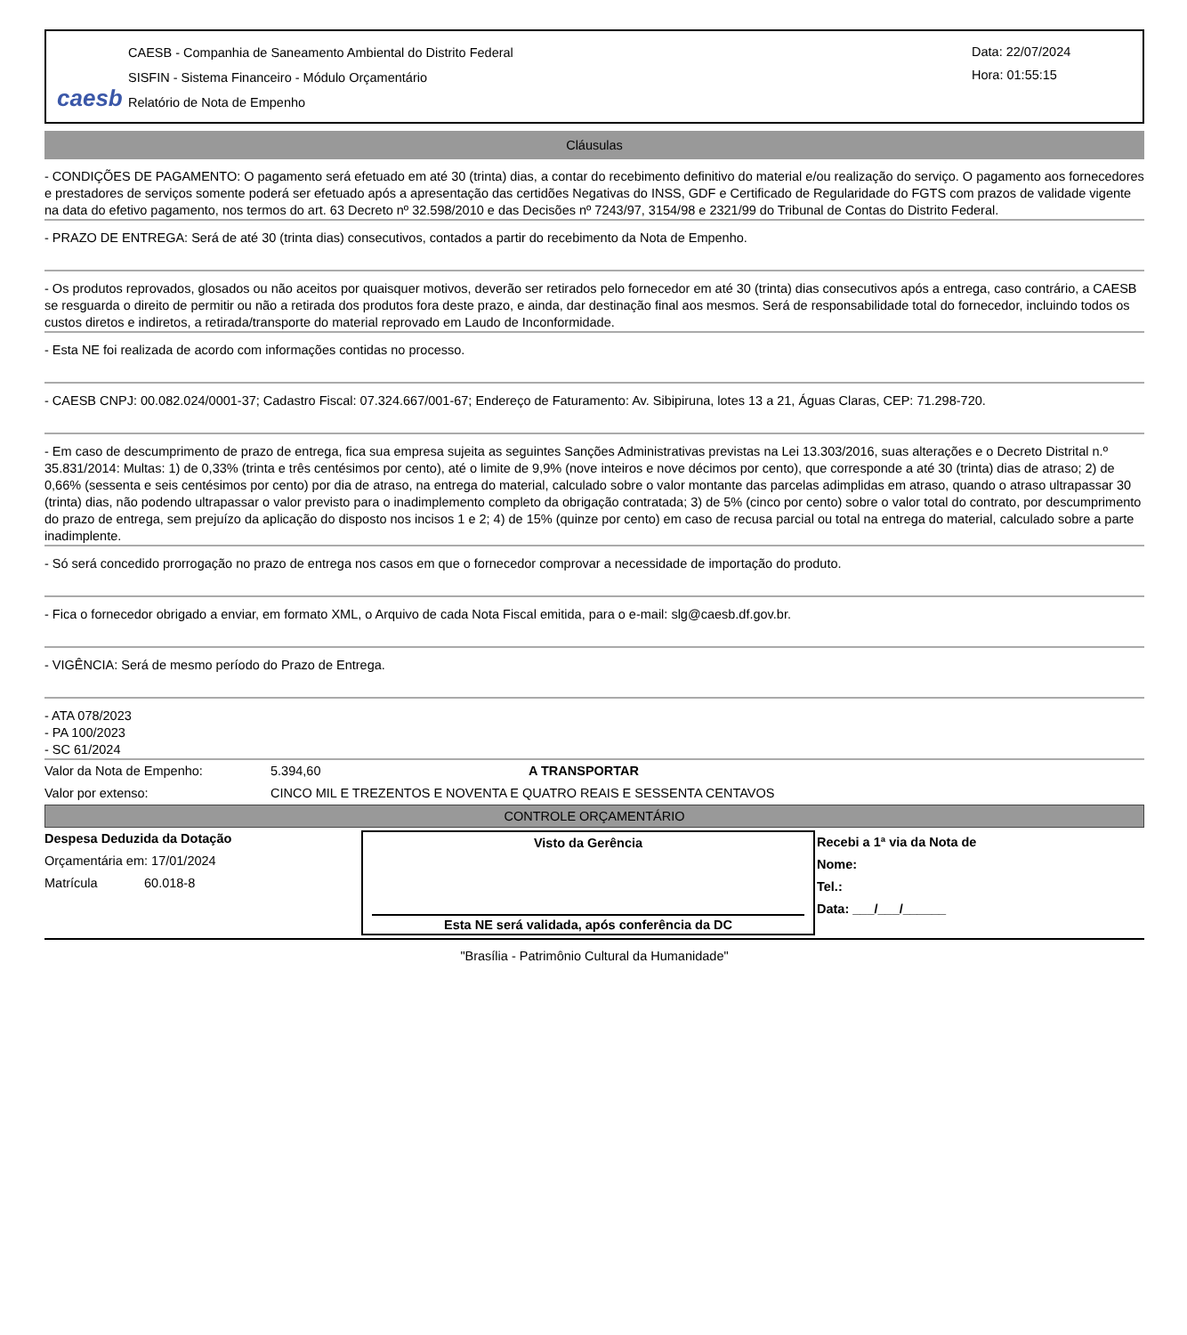caesb
CAESB - Companhia de Saneamento Ambiental do Distrito Federal
SISFIN - Sistema Financeiro - Módulo Orçamentário
Relatório de Nota de Empenho
Data: 22/07/2024
Hora: 01:55:15
Cláusulas
- CONDIÇÕES DE PAGAMENTO: O pagamento será efetuado em até 30 (trinta) dias, a contar do recebimento definitivo do material e/ou realização do serviço. O pagamento aos fornecedores e prestadores de serviços somente poderá ser efetuado após a apresentação das certidões Negativas do INSS, GDF e Certificado de Regularidade do FGTS com prazos de validade vigente na data do efetivo pagamento, nos termos do art. 63 Decreto nº 32.598/2010 e das Decisões nº 7243/97, 3154/98 e 2321/99 do Tribunal de Contas do Distrito Federal.
- PRAZO DE ENTREGA: Será de até 30 (trinta dias) consecutivos, contados a partir do recebimento da Nota de Empenho.
- Os produtos reprovados, glosados ou não aceitos por quaisquer motivos, deverão ser retirados pelo fornecedor em até 30 (trinta) dias consecutivos após a entrega, caso contrário, a CAESB se resguarda o direito de permitir ou não a retirada dos produtos fora deste prazo, e ainda, dar destinação final aos mesmos. Será de responsabilidade total do fornecedor, incluindo todos os custos diretos e indiretos, a retirada/transporte do material reprovado em Laudo de Inconformidade.
- Esta NE foi realizada de acordo com informações contidas no processo.
- CAESB CNPJ: 00.082.024/0001-37; Cadastro Fiscal: 07.324.667/001-67; Endereço de Faturamento: Av. Sibipiruna, lotes 13 a 21, Águas Claras, CEP: 71.298-720.
- Em caso de descumprimento de prazo de entrega, fica sua empresa sujeita as seguintes Sanções Administrativas previstas na Lei 13.303/2016, suas alterações e o Decreto Distrital n.º 35.831/2014: Multas: 1) de 0,33% (trinta e três centésimos por cento), até o limite de 9,9% (nove inteiros e nove décimos por cento), que corresponde a até 30 (trinta) dias de atraso; 2) de 0,66% (sessenta e seis centésimos por cento) por dia de atraso, na entrega do material, calculado sobre o valor montante das parcelas adimplidas em atraso, quando o atraso ultrapassar 30 (trinta) dias, não podendo ultrapassar o valor previsto para o inadimplemento completo da obrigação contratada; 3) de 5% (cinco por cento) sobre o valor total do contrato, por descumprimento do prazo de entrega, sem prejuízo da aplicação do disposto nos incisos 1 e 2; 4) de 15% (quinze por cento) em caso de recusa parcial ou total na entrega do material, calculado sobre a parte inadimplente.
- Só será concedido prorrogação no prazo de entrega nos casos em que o fornecedor comprovar a necessidade de importação do produto.
- Fica o fornecedor obrigado a enviar, em formato XML, o Arquivo de cada Nota Fiscal emitida, para o e-mail: slg@caesb.df.gov.br.
- VIGÊNCIA: Será de mesmo período do Prazo de Entrega.
- ATA 078/2023
- PA 100/2023
- SC 61/2024
Valor da Nota de Empenho: 5.394,60 A TRANSPORTAR
Valor por extenso: CINCO MIL E TREZENTOS E NOVENTA E QUATRO REAIS E SESSENTA CENTAVOS
CONTROLE ORÇAMENTÁRIO
Despesa Deduzida da Dotação
Orçamentária em: 17/01/2024
Matrícula 60.018-8
Visto da Gerência
Esta NE será validada, após conferência da DC
Recebi a 1ª via da Nota de
Nome:
Tel.:
Data: ___/___/______
"Brasília - Patrimônio Cultural da Humanidade"